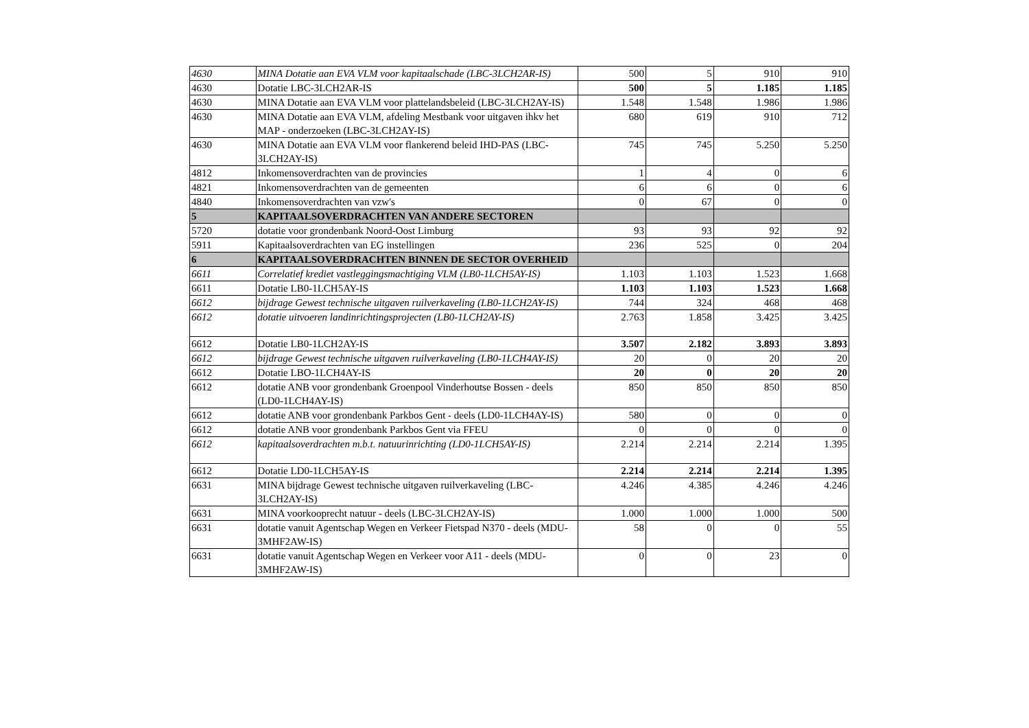| 4630 | MINA Dotatie aan EVA VLM voor kapitaalschade (LBC-3LCH2AR-IS) | 500 | 5 | 910 | 910 |
| 4630 | Dotatie LBC-3LCH2AR-IS | 500 | 5 | 1.185 | 1.185 |
| 4630 | MINA Dotatie aan EVA VLM voor plattelandsbeleid (LBC-3LCH2AY-IS) | 1.548 | 1.548 | 1.986 | 1.986 |
| 4630 | MINA Dotatie aan EVA VLM, afdeling Mestbank voor uitgaven ihkv het MAP - onderzoeken (LBC-3LCH2AY-IS) | 680 | 619 | 910 | 712 |
| 4630 | MINA Dotatie aan EVA VLM voor flankerend beleid IHD-PAS (LBC-3LCH2AY-IS) | 745 | 745 | 5.250 | 5.250 |
| 4812 | Inkomensoverdrachten van de provincies | 1 | 4 | 0 | 6 |
| 4821 | Inkomensoverdrachten van de gemeenten | 6 | 6 | 0 | 6 |
| 4840 | Inkomensoverdrachten van vzw's | 0 | 67 | 0 | 0 |
| 5 | KAPITAALSOVERDRACHTEN VAN ANDERE SECTOREN | | | | |
| 5720 | dotatie voor grondenbank Noord-Oost Limburg | 93 | 93 | 92 | 92 |
| 5911 | Kapitaalsoverdrachten van EG instellingen | 236 | 525 | 0 | 204 |
| 6 | KAPITAALSOVERDRACHTEN BINNEN DE SECTOR OVERHEID | | | | |
| 6611 | Correlatief krediet vastleggingsmachtiging VLM (LB0-1LCH5AY-IS) | 1.103 | 1.103 | 1.523 | 1.668 |
| 6611 | Dotatie LB0-1LCH5AY-IS | 1.103 | 1.103 | 1.523 | 1.668 |
| 6612 | bijdrage Gewest technische uitgaven ruilverkaveling (LB0-1LCH2AY-IS) | 744 | 324 | 468 | 468 |
| 6612 | dotatie uitvoeren landinrichtingsprojecten (LB0-1LCH2AY-IS) | 2.763 | 1.858 | 3.425 | 3.425 |
| 6612 | Dotatie LB0-1LCH2AY-IS | 3.507 | 2.182 | 3.893 | 3.893 |
| 6612 | bijdrage Gewest technische uitgaven ruilverkaveling (LB0-1LCH4AY-IS) | 20 | 0 | 20 | 20 |
| 6612 | Dotatie LBO-1LCH4AY-IS | 20 | 0 | 20 | 20 |
| 6612 | dotatie ANB voor grondenbank Groenpool Vinderhoutse Bossen - deels (LD0-1LCH4AY-IS) | 850 | 850 | 850 | 850 |
| 6612 | dotatie ANB voor grondenbank Parkbos Gent - deels (LD0-1LCH4AY-IS) | 580 | 0 | 0 | 0 |
| 6612 | dotatie ANB voor grondenbank Parkbos Gent via FFEU | 0 | 0 | 0 | 0 |
| 6612 | kapitaalsoverdrachten m.b.t. natuurinrichting (LD0-1LCH5AY-IS) | 2.214 | 2.214 | 2.214 | 1.395 |
| 6612 | Dotatie LD0-1LCH5AY-IS | 2.214 | 2.214 | 2.214 | 1.395 |
| 6631 | MINA bijdrage Gewest technische uitgaven ruilverkaveling (LBC-3LCH2AY-IS) | 4.246 | 4.385 | 4.246 | 4.246 |
| 6631 | MINA voorkooprecht natuur - deels (LBC-3LCH2AY-IS) | 1.000 | 1.000 | 1.000 | 500 |
| 6631 | dotatie vanuit Agentschap Wegen en Verkeer Fietspad N370 - deels (MDU-3MHF2AW-IS) | 58 | 0 | 0 | 55 |
| 6631 | dotatie vanuit Agentschap Wegen en Verkeer voor A11 - deels (MDU-3MHF2AW-IS) | 0 | 0 | 23 | 0 |